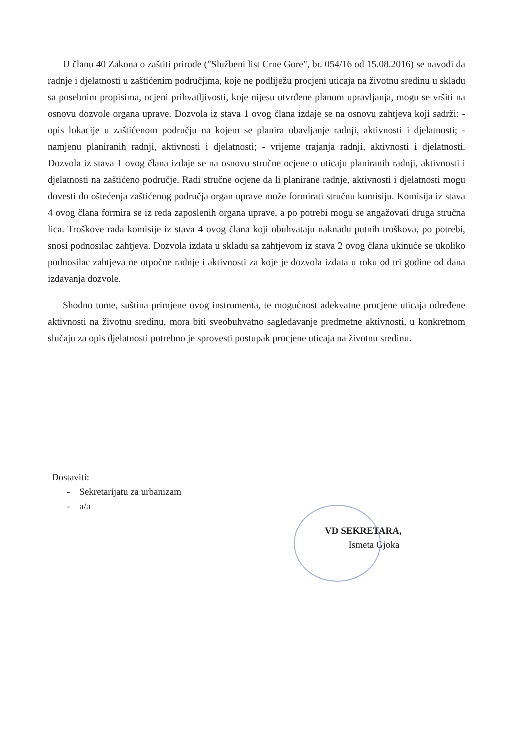U članu 40 Zakona o zaštiti prirode ("Službeni list Crne Gore", br. 054/16 od 15.08.2016) se navodi da radnje i djelatnosti u zaštićenim područjima, koje ne podliježu procjeni uticaja na životnu sredinu u skladu sa posebnim propisima, ocjeni prihvatljivosti, koje nijesu utvrđene planom upravljanja, mogu se vršiti na osnovu dozvole organa uprave. Dozvola iz stava 1 ovog člana izdaje se na osnovu zahtjeva koji sadrži: - opis lokacije u zaštićenom području na kojem se planira obavljanje radnji, aktivnosti i djelatnosti; - namjenu planiranih radnji, aktivnosti i djelatnosti; - vrijeme trajanja radnji, aktivnosti i djelatnosti. Dozvola iz stava 1 ovog člana izdaje se na osnovu stručne ocjene o uticaju planiranih radnji, aktivnosti i djelatnosti na zaštićeno područje. Radi stručne ocjene da li planirane radnje, aktivnosti i djelatnosti mogu dovesti do oštećenja zaštićenog područja organ uprave može formirati stručnu komisiju. Komisija iz stava 4 ovog člana formira se iz reda zaposlenih organa uprave, a po potrebi mogu se angažovati druga stručna lica. Troškove rada komisije iz stava 4 ovog člana koji obuhvataju naknadu putnih troškova, po potrebi, snosi podnosilac zahtjeva. Dozvola izdata u skladu sa zahtjevom iz stava 2 ovog člana ukinuće se ukoliko podnosilac zahtjeva ne otpočne radnje i aktivnosti za koje je dozvola izdata u roku od tri godine od dana izdavanja dozvole.
Shodno tome, suština primjene ovog instrumenta, te mogućnost adekvatne procjene uticaja određene aktivnosti na životnu sredinu, mora biti sveobuhvatno sagledavanje predmetne aktivnosti, u konkretnom slučaju za opis djelatnosti potrebno je sprovesti postupak procjene uticaja na životnu sredinu.
Dostaviti:
- Sekretarijatu za urbanizam
- a/a
VD SEKRETARA,
Ismeta Gjoka